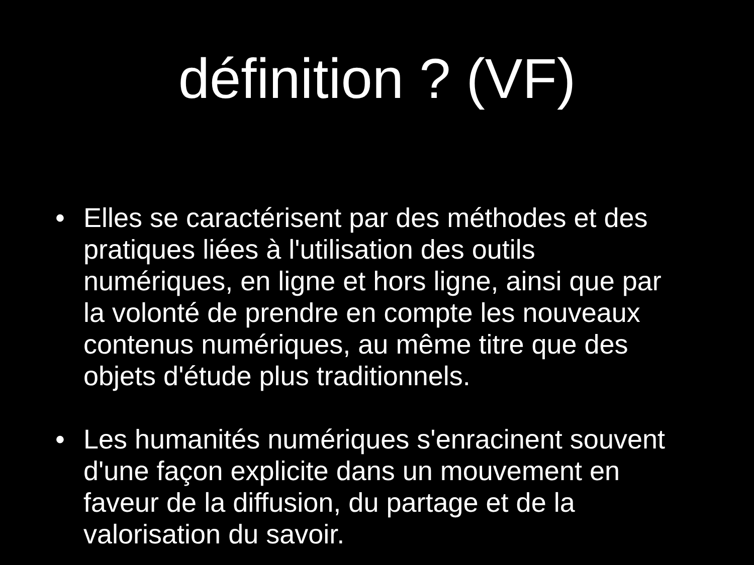définition ? (VF)
• Elles se caractérisent par des méthodes et des pratiques liées à l'utilisation des outils numériques, en ligne et hors ligne, ainsi que par la volonté de prendre en compte les nouveaux contenus numériques, au même titre que des objets d'étude plus traditionnels.
• Les humanités numériques s'enracinent souvent d'une façon explicite dans un mouvement en faveur de la diffusion, du partage et de la valorisation du savoir.